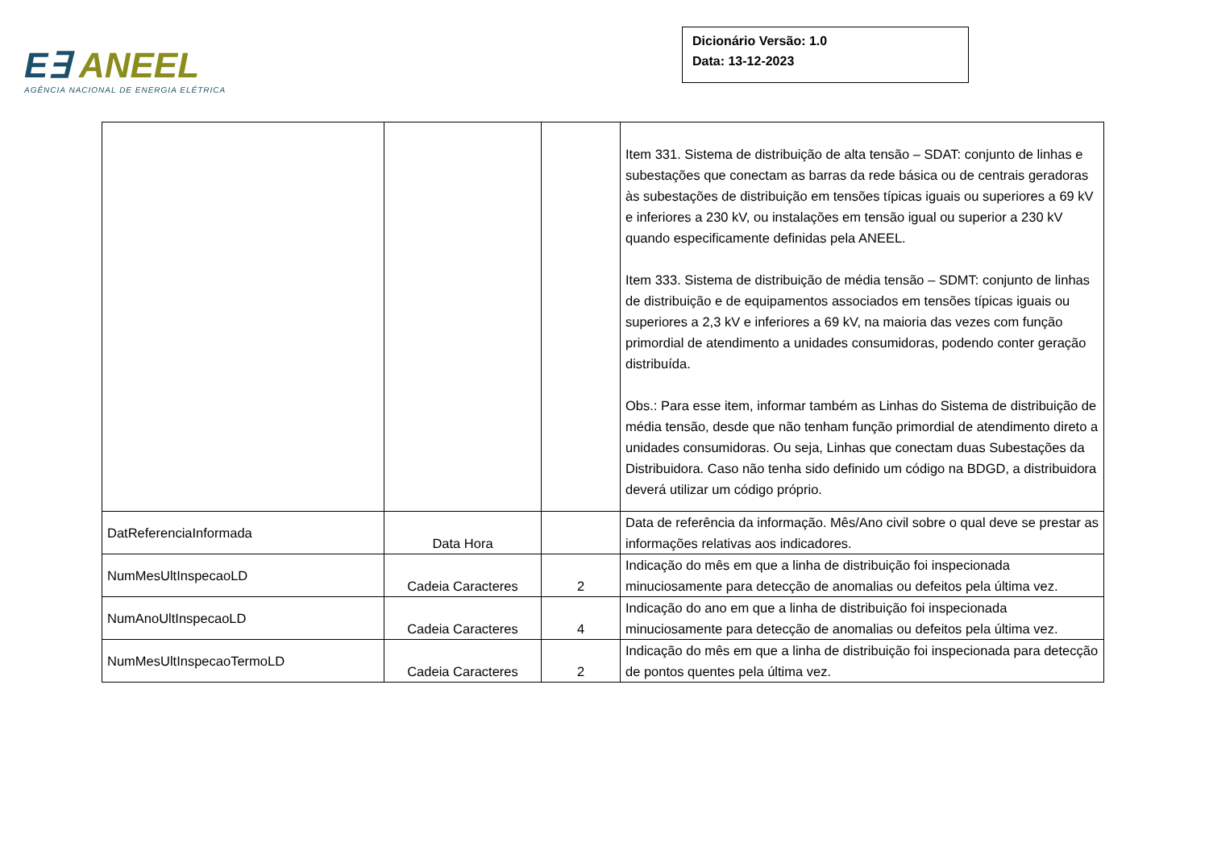E∃ ANEEL
AGÊNCIA NACIONAL DE ENERGIA ELÉTRICA
Dicionário Versão: 1.0
Data: 13-12-2023
| | | | Item 331. Sistema de distribuição de alta tensão – SDAT: conjunto de linhas e subestações que conectam as barras da rede básica ou de centrais geradoras às subestações de distribuição em tensões típicas iguais ou superiores a 69 kV e inferiores a 230 kV, ou instalações em tensão igual ou superior a 230 kV quando especificamente definidas pela ANEEL. Item 333. Sistema de distribuição de média tensão – SDMT: conjunto de linhas de distribuição e de equipamentos associados em tensões típicas iguais ou superiores a 2,3 kV e inferiores a 69 kV, na maioria das vezes com função primordial de atendimento a unidades consumidoras, podendo conter geração distribuída. Obs.: Para esse item, informar também as Linhas do Sistema de distribuição de média tensão, desde que não tenham função primordial de atendimento direto a unidades consumidoras. Ou seja, Linhas que conectam duas Subestações da Distribuidora. Caso não tenha sido definido um código na BDGD, a distribuidora deverá utilizar um código próprio. |
| DatReferenciaInformada | Data Hora | | Data de referência da informação. Mês/Ano civil sobre o qual deve se prestar as informações relativas aos indicadores. |
| NumMesUltInspecaoLD | Cadeia Caracteres | 2 | Indicação do mês em que a linha de distribuição foi inspecionada minuciosamente para detecção de anomalias ou defeitos pela última vez. |
| NumAnoUltInspecaoLD | Cadeia Caracteres | 4 | Indicação do ano em que a linha de distribuição foi inspecionada minuciosamente para detecção de anomalias ou defeitos pela última vez. |
| NumMesUltInspecaoTermoLD | Cadeia Caracteres | 2 | Indicação do mês em que a linha de distribuição foi inspecionada para detecção de pontos quentes pela última vez. |